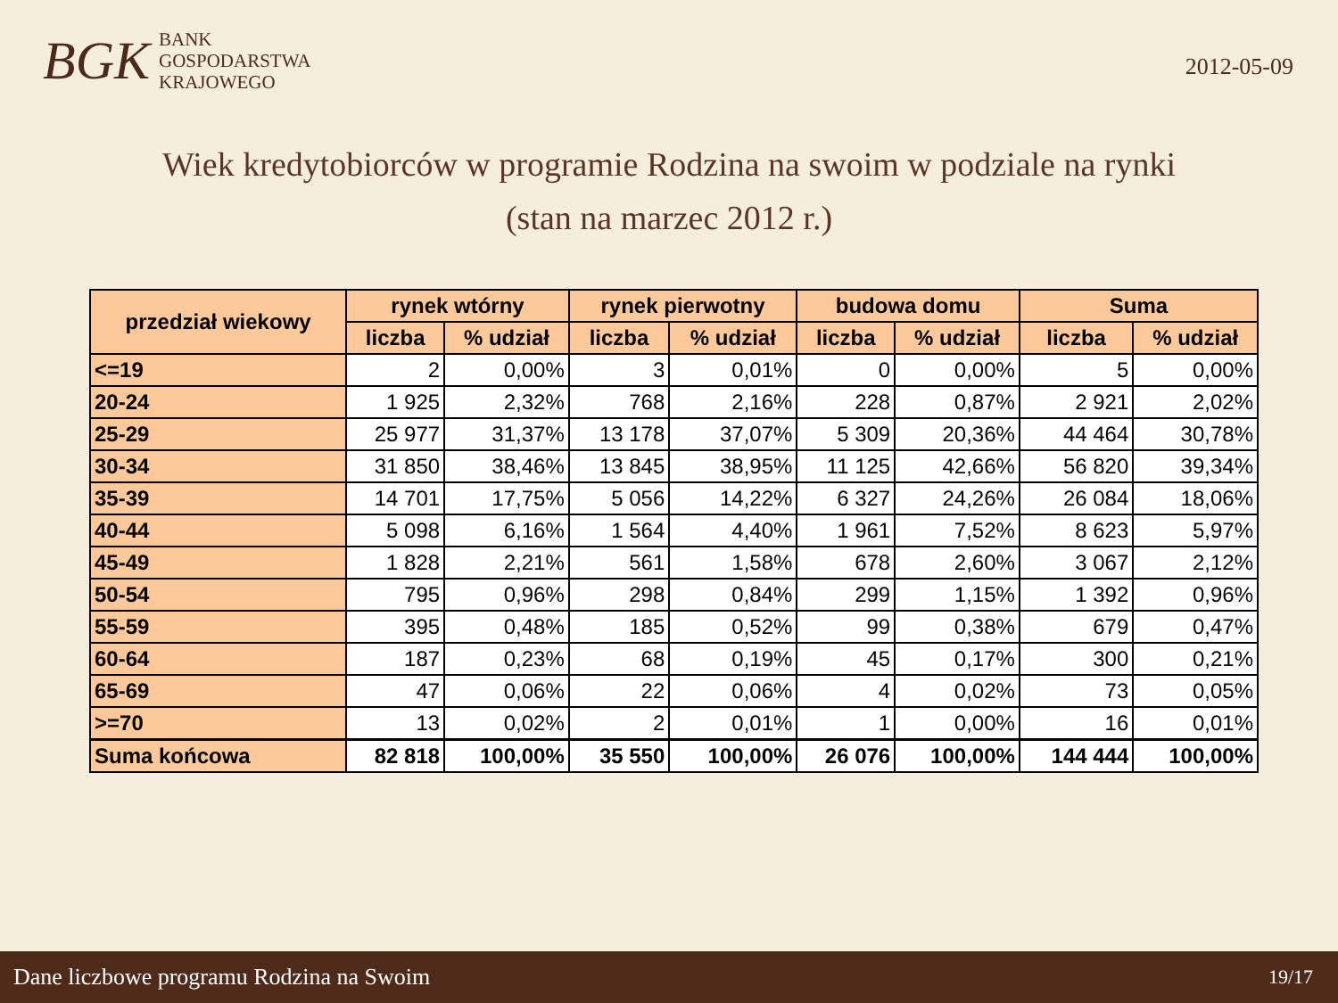BGK
BANK
GOSPODARSTWA
KRAJOWEGO
2012-05-09
Wiek kredytobiorców w programie Rodzina na swoim w podziale na rynki
(stan na marzec 2012 r.)
| przedział wiekowy | rynek wtórny | | rynek pierwotny | | budowa domu | | Suma | |
| --- | --- | --- | --- | --- | --- | --- | --- | --- |
| | liczba | % udział | liczba | % udział | liczba | % udział | liczba | % udział |
| <=19 | 2 | 0,00% | 3 | 0,01% | 0 | 0,00% | 5 | 0,00% |
| 20-24 | 1 925 | 2,32% | 768 | 2,16% | 228 | 0,87% | 2 921 | 2,02% |
| 25-29 | 25 977 | 31,37% | 13 178 | 37,07% | 5 309 | 20,36% | 44 464 | 30,78% |
| 30-34 | 31 850 | 38,46% | 13 845 | 38,95% | 11 125 | 42,66% | 56 820 | 39,34% |
| 35-39 | 14 701 | 17,75% | 5 056 | 14,22% | 6 327 | 24,26% | 26 084 | 18,06% |
| 40-44 | 5 098 | 6,16% | 1 564 | 4,40% | 1 961 | 7,52% | 8 623 | 5,97% |
| 45-49 | 1 828 | 2,21% | 561 | 1,58% | 678 | 2,60% | 3 067 | 2,12% |
| 50-54 | 795 | 0,96% | 298 | 0,84% | 299 | 1,15% | 1 392 | 0,96% |
| 55-59 | 395 | 0,48% | 185 | 0,52% | 99 | 0,38% | 679 | 0,47% |
| 60-64 | 187 | 0,23% | 68 | 0,19% | 45 | 0,17% | 300 | 0,21% |
| 65-69 | 47 | 0,06% | 22 | 0,06% | 4 | 0,02% | 73 | 0,05% |
| >=70 | 13 | 0,02% | 2 | 0,01% | 1 | 0,00% | 16 | 0,01% |
| Suma końcowa | 82 818 | 100,00% | 35 550 | 100,00% | 26 076 | 100,00% | 144 444 | 100,00% |
Dane liczbowe programu Rodzina na Swoim 19/17